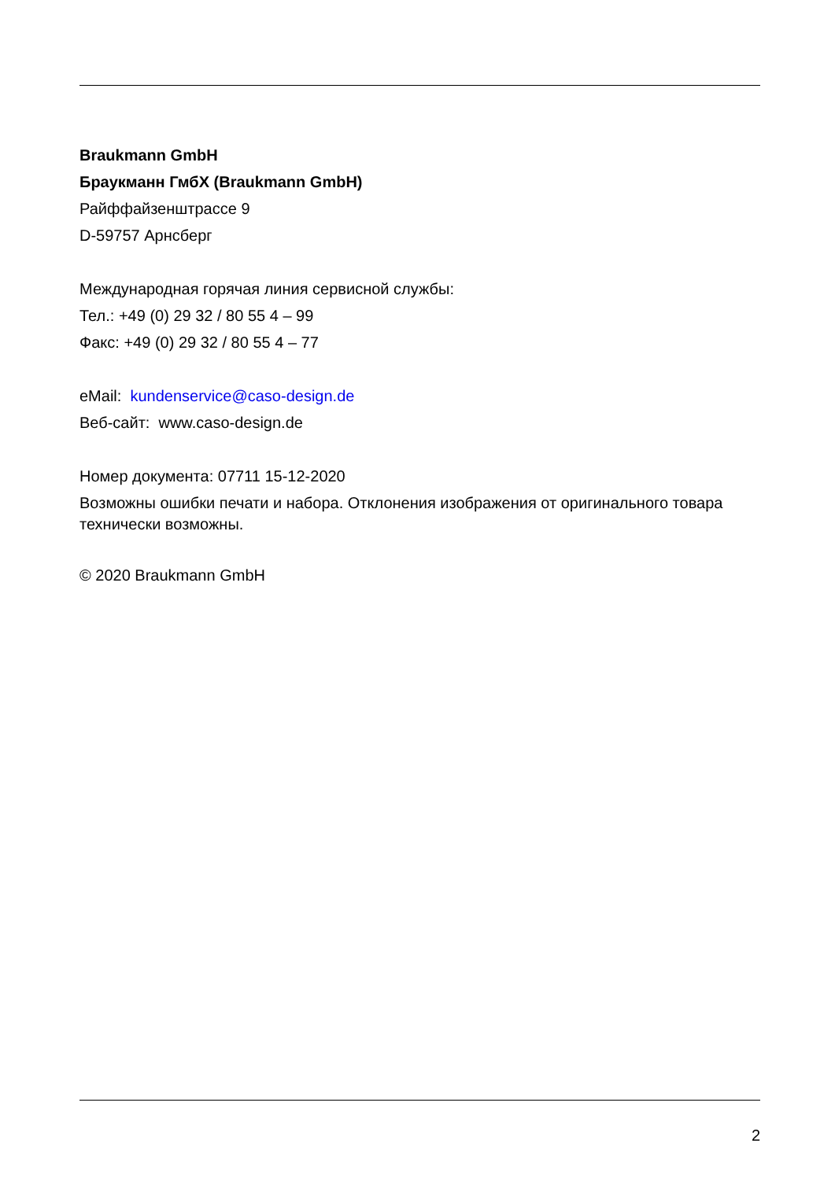Braukmann GmbH
Браукманн ГмбХ (Braukmann GmbH)
Райффайзенштрассе 9
D-59757 Арнсберг
Международная горячая линия сервисной службы:
Тел.: +49 (0) 29 32 / 80 55 4 – 99
Факс: +49 (0) 29 32 / 80 55 4 – 77
eMail: kundenservice@caso-design.de
Веб-сайт: www.caso-design.de
Номер документа: 07711 15-12-2020
Возможны ошибки печати и набора. Отклонения изображения от оригинального товара технически возможны.
© 2020 Braukmann GmbH
2